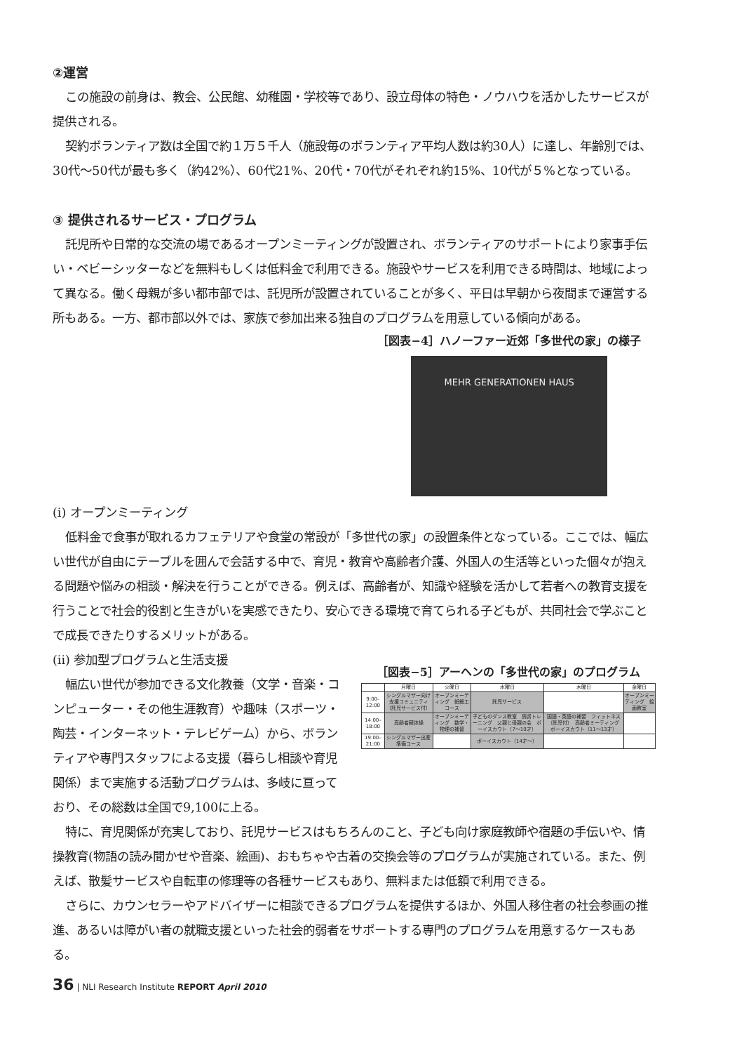②運営
この施設の前身は、教会、公民館、幼稚園・学校等であり、設立母体の特色・ノウハウを活かしたサービスが提供される。
契約ボランティア数は全国で約１万５千人（施設毎のボランティア平均人数は約30人）に達し、年齢別では、30代〜50代が最も多く（約42%）、60代21%、20代・70代がそれぞれ約15%、10代が５%となっている。
③ 提供されるサービス・プログラム
託児所や日常的な交流の場であるオープンミーティングが設置され、ボランティアのサポートにより家事手伝い・ベビーシッターなどを無料もしくは低料金で利用できる。施設やサービスを利用できる時間は、地域によって異なる。働く母親が多い都市部では、託児所が設置されていることが多く、平日は早朝から夜間まで運営する所もある。一方、都市部以外では、家族で参加出来る独自のプログラムを用意している傾向がある。
［図表−4］ハノーファー近郊「多世代の家」の様子
MEHR GENERATIONEN HAUS
(i) オープンミーティング
低料金で食事が取れるカフェテリアや食堂の常設が「多世代の家」の設置条件となっている。ここでは、幅広い世代が自由にテーブルを囲んで会話する中で、育児・教育や高齢者介護、外国人の生活等といった個々が抱える問題や悩みの相談・解決を行うことができる。例えば、高齢者が、知識や経験を活かして若者への教育支援を行うことで社会的役割と生きがいを実感できたり、安心できる環境で育てられる子どもが、共同社会で学ぶことで成長できたりするメリットがある。
(ii) 参加型プログラムと生活支援
幅広い世代が参加できる文化教養（文学・音楽・コンピューター・その他生涯教育）や趣味（スポーツ・陶芸・インターネット・テレビゲーム）から、ボランティアや専門スタッフによる支援（暮らし相談や育児関係）まで実施する活動プログラムは、多岐に亘っており、その総数は全国で9,100に上る。
［図表−5］アーヘンの「多世代の家」のプログラム
| | 月曜日 | 火曜日 | 水曜日 | 木曜日 | 金曜日 |
| --- | --- | --- | --- | --- | --- |
| 9:00–12:00 | シングルマザー向け支援コミュニティ（託児サービス付） | オープンミーティング 紙細工コース | 託児サービス | | オープンミーティング 絵画教室 |
| 14:00–18:00 | 高齢者軽体操 | オープンミーティング 数学・物理の補習 | 子どものダンス教室 読書トレーニング 父親と母親の会 ボーイスカウト（7〜10才） | 国語・英語の補習 フィットネス（託児付） 高齢者ミーティング ボーイスカウト（11〜13才） | |
| 19:00–21:00 | シングルマザー出産準備コース | | ボーイスカウト（14才〜） | | |
特に、育児関係が充実しており、託児サービスはもちろんのこと、子ども向け家庭教師や宿題の手伝いや、情操教育(物語の読み聞かせや音楽、絵画)、おもちゃや古着の交換会等のプログラムが実施されている。また、例えば、散髪サービスや自転車の修理等の各種サービスもあり、無料または低額で利用できる。
さらに、カウンセラーやアドバイザーに相談できるプログラムを提供するほか、外国人移住者の社会参画の推進、あるいは障がい者の就職支援といった社会的弱者をサポートする専門のプログラムを用意するケースもある。
36 | NLI Research Institute REPORT April 2010